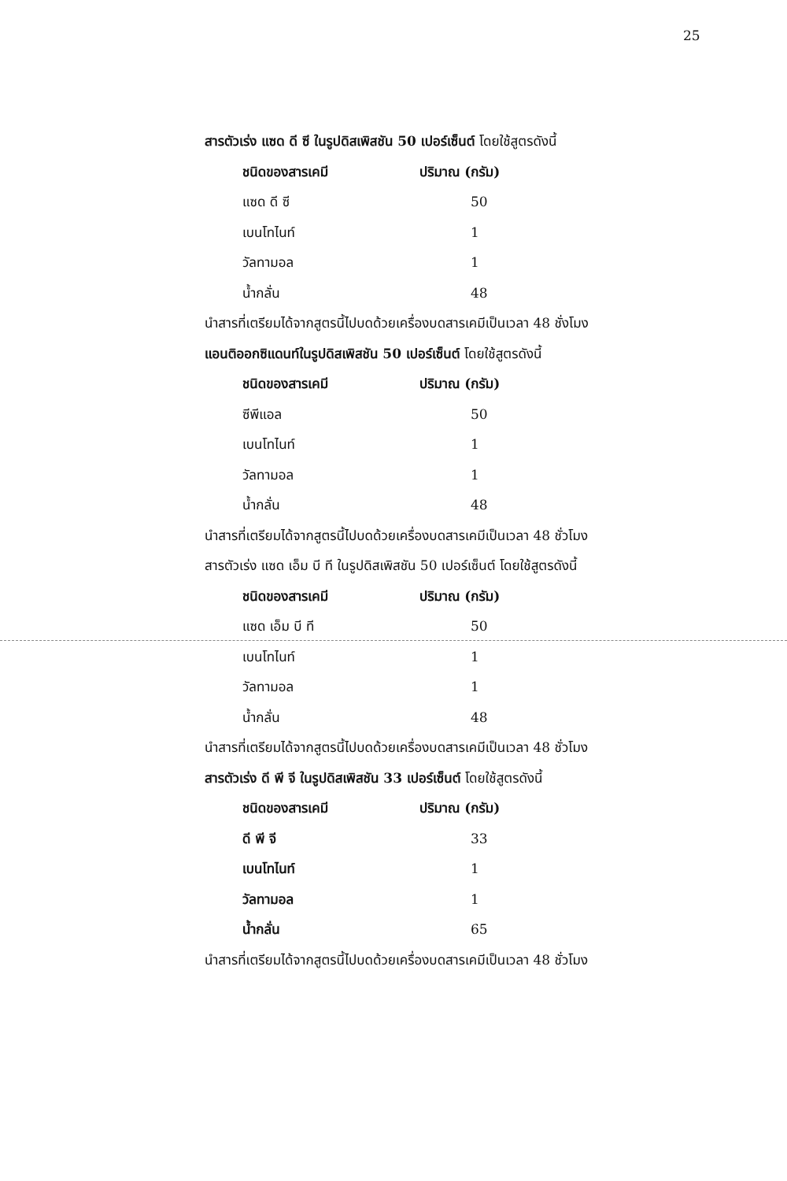25
สารตัวเร่ง แซด ดี ซี ในรูปดิสเพิสชัน 50 เปอร์เซ็นต์ โดยใช้สูตรดังนี้
| ชนิดของสารเคมี | ปริมาณ (กรัม) |
| --- | --- |
| แซด ดี ซี | 50 |
| เบนโทไนท์ | 1 |
| วัลทามอล | 1 |
| น้ำกลั่น | 48 |
นำสารที่เตรียมได้จากสูตรนี้ไปบดด้วยเครื่องบดสารเคมีเป็นเวลา 48 ชั่งโมง
แอนติออกซิแดนท์ในรูปดิสเพิสชัน 50 เปอร์เซ็นต์ โดยใช้สูตรดังนี้
| ชนิดของสารเคมี | ปริมาณ (กรัม) |
| --- | --- |
| ซีพีแอล | 50 |
| เบนโทไนท์ | 1 |
| วัลทามอล | 1 |
| น้ำกลั่น | 48 |
นำสารที่เตรียมได้จากสูตรนี้ไปบดด้วยเครื่องบดสารเคมีเป็นเวลา 48 ชั่วโมง
สารตัวเร่ง แซด เอ็ม บี ที ในรูปดิสเพิสชัน 50 เปอร์เซ็นต์ โดยใช้สูตรดังนี้
| ชนิดของสารเคมี | ปริมาณ (กรัม) |
| --- | --- |
| แซด เอ็ม บี ที | 50 |
| เบนโทไนท์ | 1 |
| วัลทามอล | 1 |
| น้ำกลั่น | 48 |
นำสารที่เตรียมได้จากสูตรนี้ไปบดด้วยเครื่องบดสารเคมีเป็นเวลา 48 ชั่วโมง
สารตัวเร่ง ดี พี จี ในรูปดิสเพิสชัน 33 เปอร์เซ็นต์ โดยใช้สูตรดังนี้
| ชนิดของสารเคมี | ปริมาณ (กรัม) |
| --- | --- |
| ดี พี จี | 33 |
| เบนโทไนท์ | 1 |
| วัลทามอล | 1 |
| น้ำกลั่น | 65 |
นำสารที่เตรียมได้จากสูตรนี้ไปบดด้วยเครื่องบดสารเคมีเป็นเวลา 48 ชั่วโมง